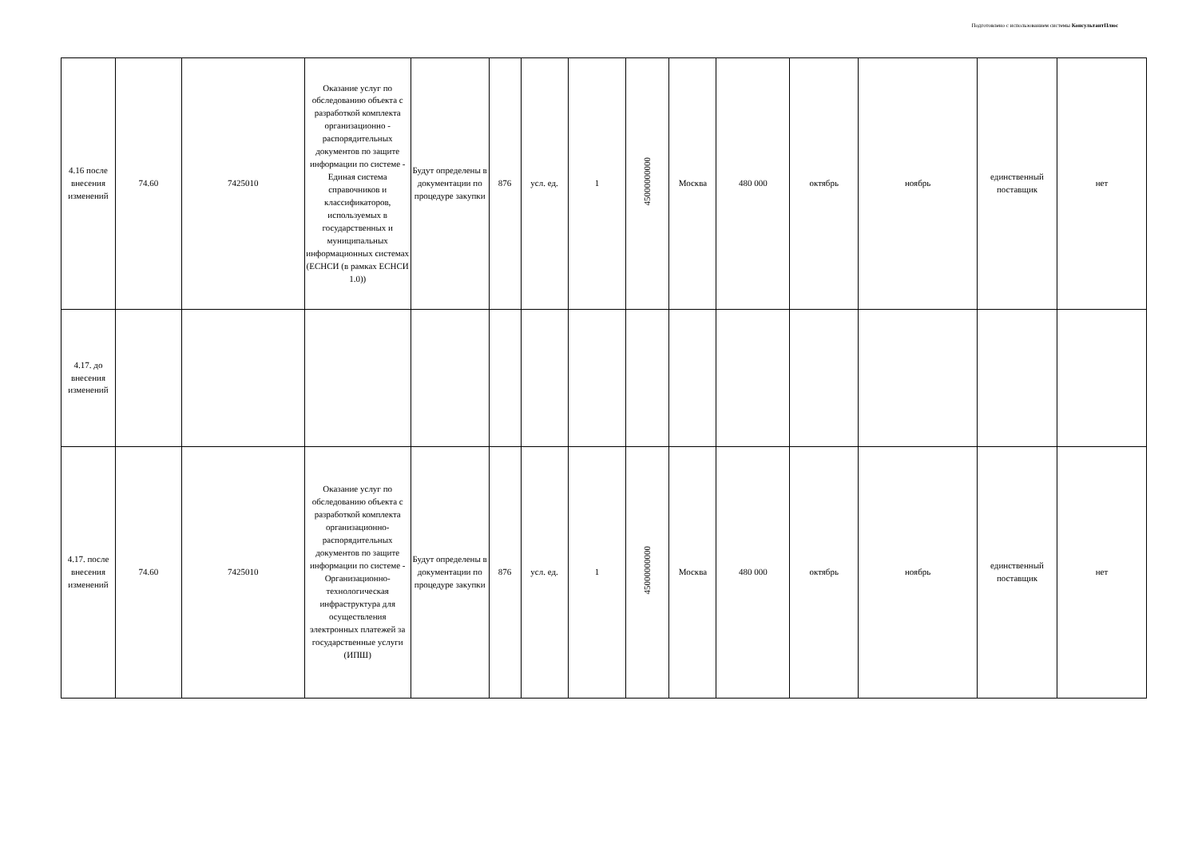Подготовлено с использованием системы КонсультантПлюс
| 4.16 после внесения изменений | 74.60 | 7425010 | Оказание услуг по обследованию объекта с разработкой комплекта организационно - распорядительных документов по защите информации по системе - Единая система справочников и классификаторов, используемых в государственных и муниципальных информационных системах (ЕСНСИ (в рамках ЕСНСИ 1.0)) | Будут определены в документации по процедуре закупки | 876 | усл. ед. | 1 | 45000000000 | Москва | 480 000 | октябрь | ноябрь | единственный поставщик | нет |
| 4.17. до внесения изменений | | | | | | | | | | | | | | |
| 4.17. после внесения изменений | 74.60 | 7425010 | Оказание услуг по обследованию объекта с разработкой комплекта организационно-распорядительных документов по защите информации по системе - Организационно-технологическая инфраструктура для осуществления электронных платежей за государственные услуги (ИПШ) | Будут определены в документации по процедуре закупки | 876 | усл. ед. | 1 | 45000000000 | Москва | 480 000 | октябрь | ноябрь | единственный поставщик | нет |